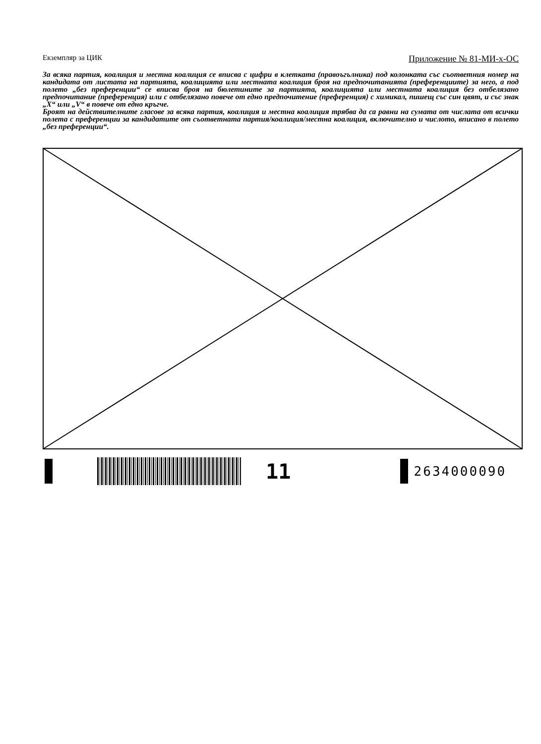Екземпляр за ЦИК Приложение № 81-МИ-х-ОС
За всяка партия, коалиция и местна коалиция се вписва с цифри в клетката (правоъгълника) под колонката със съответния номер на кандидата от листата на партията, коалицията или местната коалиция броя на предпочитанията (преференциите) за него, а под полето „без преференции“ се вписва броя на бюлетините за партията, коалицията или местната коалиция без отбелязано предпочитание (преференция) или с отбелязано повече от едно предпочитение (преференция) с химикал, пишещ със син цвят, и със знак „Х“ или „V“ в повече от едно кръгче.
Броят на действителните гласове за всяка партия, коалиция и местна коалиция трябва да са равни на сумата от числата от всички полета с преференции за кандидатите от съответната партия/коалиция/местна коалиция, включително и числото, вписано в полето „без преференции“.
11
2634000090